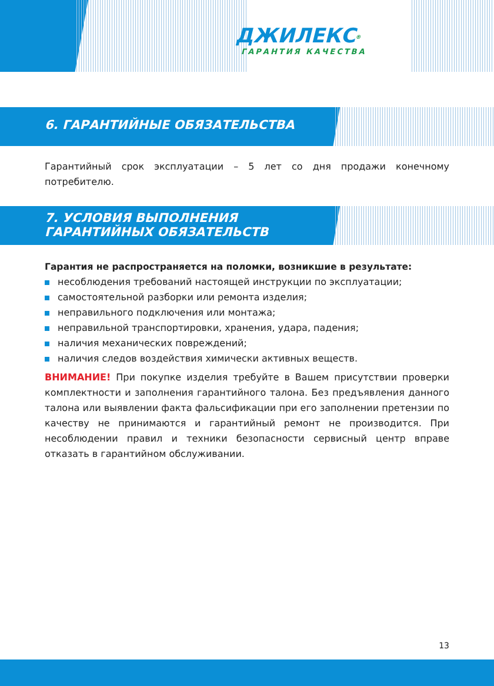ДЖИЛЕКС<sup>®</sup>
ГАРАНТИЯ КАЧЕСТВА
6. ГАРАНТИЙНЫЕ ОБЯЗАТЕЛЬСТВА
Гарантийный срок эксплуатации – 5 лет со дня продажи конечному потребителю.
7. УСЛОВИЯ ВЫПОЛНЕНИЯ
ГАРАНТИЙНЫХ ОБЯЗАТЕЛЬСТВ
Гарантия не распространяется на поломки, возникшие в результате:
несоблюдения требований настоящей инструкции по эксплуатации;
самостоятельной разборки или ремонта изделия;
неправильного подключения или монтажа;
неправильной транспортировки, хранения, удара, падения;
наличия механических повреждений;
наличия следов воздействия химически активных веществ.
ВНИМАНИЕ! При покупке изделия требуйте в Вашем присутствии проверки комплектности и заполнения гарантийного талона. Без предъявления данного талона или выявлении факта фальсификации при его заполнении претензии по качеству не принимаются и гарантийный ремонт не производится. При несоблюдении правил и техники безопасности сервисный центр вправе отказать в гарантийном обслуживании.
13